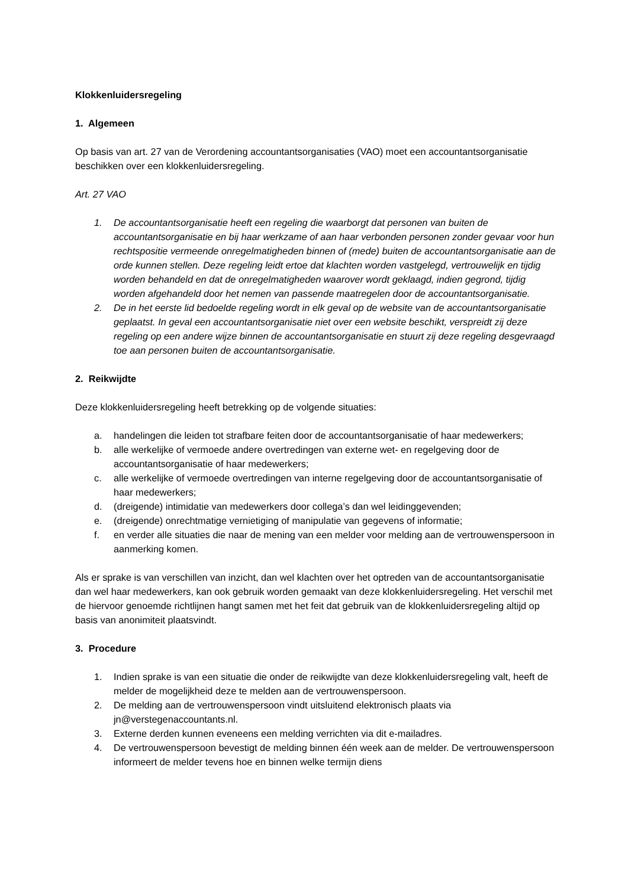Klokkenluidersregeling
1. Algemeen
Op basis van art. 27 van de Verordening accountantsorganisaties (VAO) moet een accountantsorganisatie beschikken over een klokkenluidersregeling.
Art. 27 VAO
1. De accountantsorganisatie heeft een regeling die waarborgt dat personen van buiten de accountantsorganisatie en bij haar werkzame of aan haar verbonden personen zonder gevaar voor hun rechtspositie vermeende onregelmatigheden binnen of (mede) buiten de accountantsorganisatie aan de orde kunnen stellen. Deze regeling leidt ertoe dat klachten worden vastgelegd, vertrouwelijk en tijdig worden behandeld en dat de onregelmatigheden waarover wordt geklaagd, indien gegrond, tijdig worden afgehandeld door het nemen van passende maatregelen door de accountantsorganisatie.
2. De in het eerste lid bedoelde regeling wordt in elk geval op de website van de accountantsorganisatie geplaatst. In geval een accountantsorganisatie niet over een website beschikt, verspreidt zij deze regeling op een andere wijze binnen de accountantsorganisatie en stuurt zij deze regeling desgevraagd toe aan personen buiten de accountantsorganisatie.
2. Reikwijdte
Deze klokkenluidersregeling heeft betrekking op de volgende situaties:
a. handelingen die leiden tot strafbare feiten door de accountantsorganisatie of haar medewerkers;
b. alle werkelijke of vermoede andere overtredingen van externe wet- en regelgeving door de accountantsorganisatie of haar medewerkers;
c. alle werkelijke of vermoede overtredingen van interne regelgeving door de accountantsorganisatie of haar medewerkers;
d. (dreigende) intimidatie van medewerkers door collega’s dan wel leidinggevenden;
e. (dreigende) onrechtmatige vernietiging of manipulatie van gegevens of informatie;
f. en verder alle situaties die naar de mening van een melder voor melding aan de vertrouwenspersoon in aanmerking komen.
Als er sprake is van verschillen van inzicht, dan wel klachten over het optreden van de accountantsorganisatie dan wel haar medewerkers, kan ook gebruik worden gemaakt van deze klokkenluidersregeling. Het verschil met de hiervoor genoemde richtlijnen hangt samen met het feit dat gebruik van de klokkenluidersregeling altijd op basis van anonimiteit plaatsvindt.
3. Procedure
1. Indien sprake is van een situatie die onder de reikwijdte van deze klokkenluidersregeling valt, heeft de melder de mogelijkheid deze te melden aan de vertrouwenspersoon.
2. De melding aan de vertrouwenspersoon vindt uitsluitend elektronisch plaats via jn@verstegenaccountants.nl.
3. Externe derden kunnen eveneens een melding verrichten via dit e-mailadres.
4. De vertrouwenspersoon bevestigt de melding binnen één week aan de melder. De vertrouwenspersoon informeert de melder tevens hoe en binnen welke termijn diens